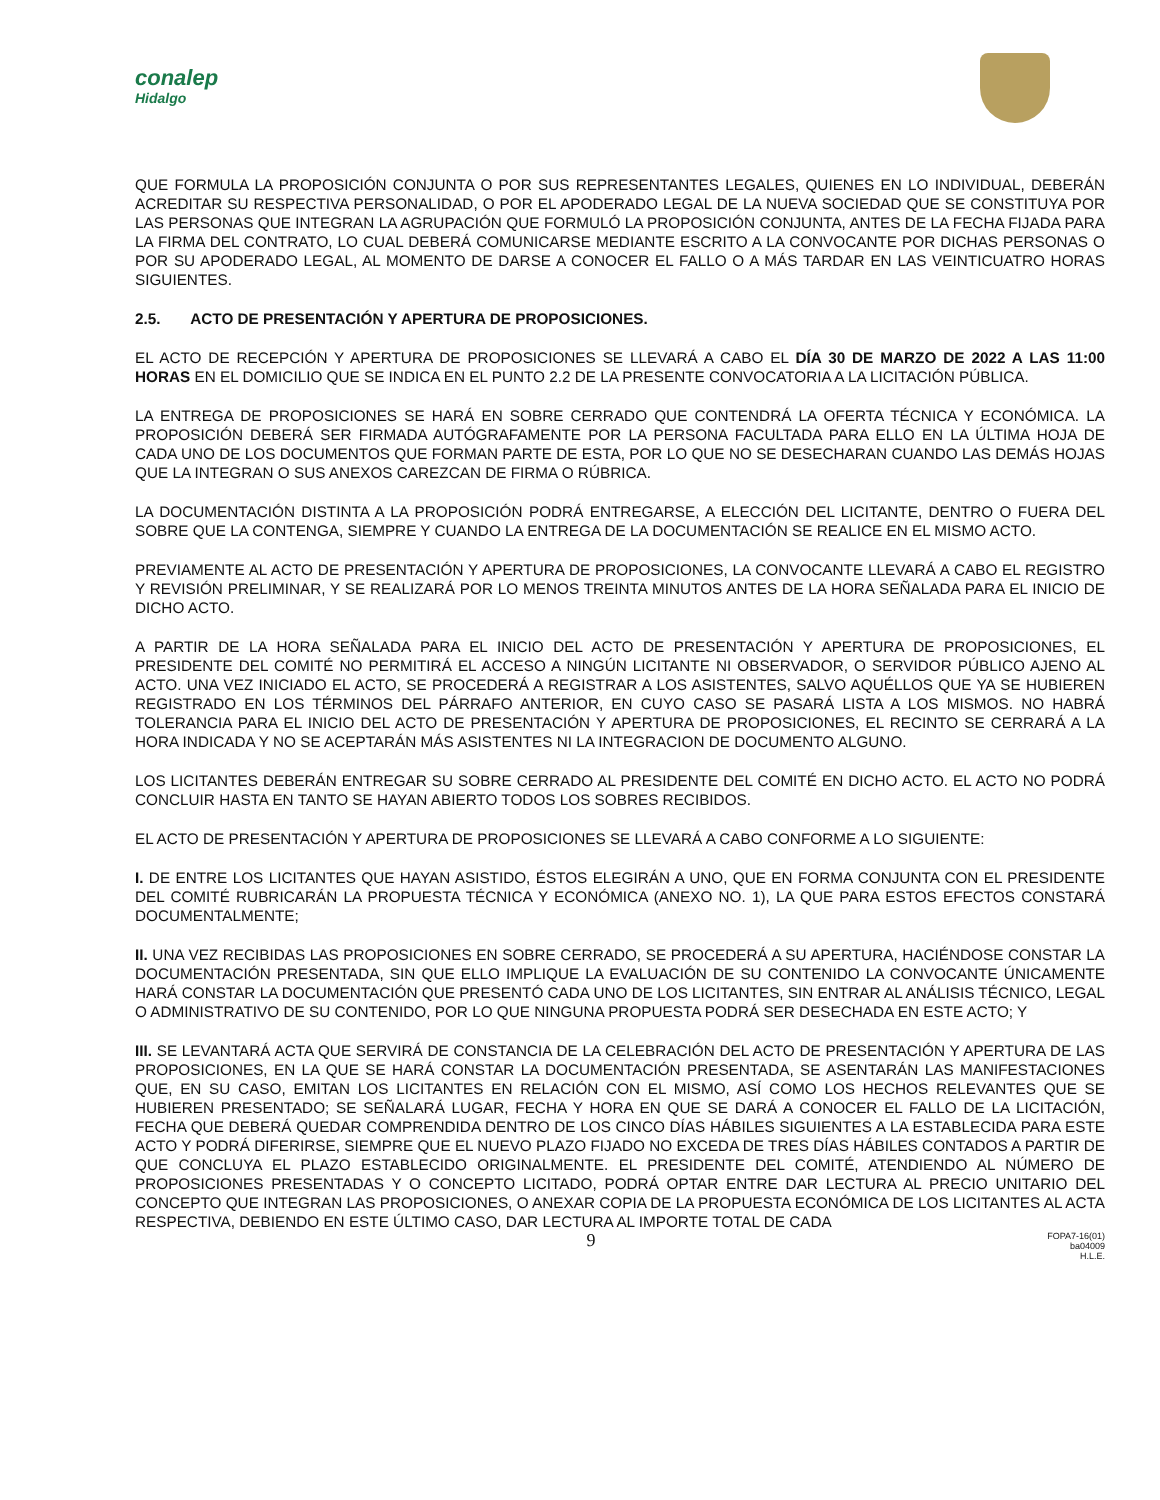conalep
Hidalgo
QUE FORMULA LA PROPOSICIÓN CONJUNTA O POR SUS REPRESENTANTES LEGALES, QUIENES EN LO INDIVIDUAL, DEBERÁN ACREDITAR SU RESPECTIVA PERSONALIDAD, O POR EL APODERADO LEGAL DE LA NUEVA SOCIEDAD QUE SE CONSTITUYA POR LAS PERSONAS QUE INTEGRAN LA AGRUPACIÓN QUE FORMULÓ LA PROPOSICIÓN CONJUNTA, ANTES DE LA FECHA FIJADA PARA LA FIRMA DEL CONTRATO, LO CUAL DEBERÁ COMUNICARSE MEDIANTE ESCRITO A LA CONVOCANTE POR DICHAS PERSONAS O POR SU APODERADO LEGAL, AL MOMENTO DE DARSE A CONOCER EL FALLO O A MÁS TARDAR EN LAS VEINTICUATRO HORAS SIGUIENTES.
2.5. ACTO DE PRESENTACIÓN Y APERTURA DE PROPOSICIONES.
EL ACTO DE RECEPCIÓN Y APERTURA DE PROPOSICIONES SE LLEVARÁ A CABO EL DÍA 30 DE MARZO DE 2022 A LAS 11:00 HORAS EN EL DOMICILIO QUE SE INDICA EN EL PUNTO 2.2 DE LA PRESENTE CONVOCATORIA A LA LICITACIÓN PÚBLICA.
LA ENTREGA DE PROPOSICIONES SE HARÁ EN SOBRE CERRADO QUE CONTENDRÁ LA OFERTA TÉCNICA Y ECONÓMICA. LA PROPOSICIÓN DEBERÁ SER FIRMADA AUTÓGRAFAMENTE POR LA PERSONA FACULTADA PARA ELLO EN LA ÚLTIMA HOJA DE CADA UNO DE LOS DOCUMENTOS QUE FORMAN PARTE DE ESTA, POR LO QUE NO SE DESECHARAN CUANDO LAS DEMÁS HOJAS QUE LA INTEGRAN O SUS ANEXOS CAREZCAN DE FIRMA O RÚBRICA.
LA DOCUMENTACIÓN DISTINTA A LA PROPOSICIÓN PODRÁ ENTREGARSE, A ELECCIÓN DEL LICITANTE, DENTRO O FUERA DEL SOBRE QUE LA CONTENGA, SIEMPRE Y CUANDO LA ENTREGA DE LA DOCUMENTACIÓN SE REALICE EN EL MISMO ACTO.
PREVIAMENTE AL ACTO DE PRESENTACIÓN Y APERTURA DE PROPOSICIONES, LA CONVOCANTE LLEVARÁ A CABO EL REGISTRO Y REVISIÓN PRELIMINAR, Y SE REALIZARÁ POR LO MENOS TREINTA MINUTOS ANTES DE LA HORA SEÑALADA PARA EL INICIO DE DICHO ACTO.
A PARTIR DE LA HORA SEÑALADA PARA EL INICIO DEL ACTO DE PRESENTACIÓN Y APERTURA DE PROPOSICIONES, EL PRESIDENTE DEL COMITÉ NO PERMITIRÁ EL ACCESO A NINGÚN LICITANTE NI OBSERVADOR, O SERVIDOR PÚBLICO AJENO AL ACTO. UNA VEZ INICIADO EL ACTO, SE PROCEDERÁ A REGISTRAR A LOS ASISTENTES, SALVO AQUÉLLOS QUE YA SE HUBIEREN REGISTRADO EN LOS TÉRMINOS DEL PÁRRAFO ANTERIOR, EN CUYO CASO SE PASARÁ LISTA A LOS MISMOS. NO HABRÁ TOLERANCIA PARA EL INICIO DEL ACTO DE PRESENTACIÓN Y APERTURA DE PROPOSICIONES, EL RECINTO SE CERRARÁ A LA HORA INDICADA Y NO SE ACEPTARÁN MÁS ASISTENTES NI LA INTEGRACION DE DOCUMENTO ALGUNO.
LOS LICITANTES DEBERÁN ENTREGAR SU SOBRE CERRADO AL PRESIDENTE DEL COMITÉ EN DICHO ACTO. EL ACTO NO PODRÁ CONCLUIR HASTA EN TANTO SE HAYAN ABIERTO TODOS LOS SOBRES RECIBIDOS.
EL ACTO DE PRESENTACIÓN Y APERTURA DE PROPOSICIONES SE LLEVARÁ A CABO CONFORME A LO SIGUIENTE:
I. DE ENTRE LOS LICITANTES QUE HAYAN ASISTIDO, ÉSTOS ELEGIRÁN A UNO, QUE EN FORMA CONJUNTA CON EL PRESIDENTE DEL COMITÉ RUBRICARÁN LA PROPUESTA TÉCNICA Y ECONÓMICA (ANEXO NO. 1), LA QUE PARA ESTOS EFECTOS CONSTARÁ DOCUMENTALMENTE;
II. UNA VEZ RECIBIDAS LAS PROPOSICIONES EN SOBRE CERRADO, SE PROCEDERÁ A SU APERTURA, HACIÉNDOSE CONSTAR LA DOCUMENTACIÓN PRESENTADA, SIN QUE ELLO IMPLIQUE LA EVALUACIÓN DE SU CONTENIDO LA CONVOCANTE ÚNICAMENTE HARÁ CONSTAR LA DOCUMENTACIÓN QUE PRESENTÓ CADA UNO DE LOS LICITANTES, SIN ENTRAR AL ANÁLISIS TÉCNICO, LEGAL O ADMINISTRATIVO DE SU CONTENIDO, POR LO QUE NINGUNA PROPUESTA PODRÁ SER DESECHADA EN ESTE ACTO; Y
III. SE LEVANTARÁ ACTA QUE SERVIRÁ DE CONSTANCIA DE LA CELEBRACIÓN DEL ACTO DE PRESENTACIÓN Y APERTURA DE LAS PROPOSICIONES, EN LA QUE SE HARÁ CONSTAR LA DOCUMENTACIÓN PRESENTADA, SE ASENTARÁN LAS MANIFESTACIONES QUE, EN SU CASO, EMITAN LOS LICITANTES EN RELACIÓN CON EL MISMO, ASÍ COMO LOS HECHOS RELEVANTES QUE SE HUBIEREN PRESENTADO; SE SEÑALARÁ LUGAR, FECHA Y HORA EN QUE SE DARÁ A CONOCER EL FALLO DE LA LICITACIÓN, FECHA QUE DEBERÁ QUEDAR COMPRENDIDA DENTRO DE LOS CINCO DÍAS HÁBILES SIGUIENTES A LA ESTABLECIDA PARA ESTE ACTO Y PODRÁ DIFERIRSE, SIEMPRE QUE EL NUEVO PLAZO FIJADO NO EXCEDA DE TRES DÍAS HÁBILES CONTADOS A PARTIR DE QUE CONCLUYA EL PLAZO ESTABLECIDO ORIGINALMENTE. EL PRESIDENTE DEL COMITÉ, ATENDIENDO AL NÚMERO DE PROPOSICIONES PRESENTADAS Y O CONCEPTO LICITADO, PODRÁ OPTAR ENTRE DAR LECTURA AL PRECIO UNITARIO DEL CONCEPTO QUE INTEGRAN LAS PROPOSICIONES, O ANEXAR COPIA DE LA PROPUESTA ECONÓMICA DE LOS LICITANTES AL ACTA RESPECTIVA, DEBIENDO EN ESTE ÚLTIMO CASO, DAR LECTURA AL IMPORTE TOTAL DE CADA
9
FOPA7-16(01)
ba04009
H.L.E.